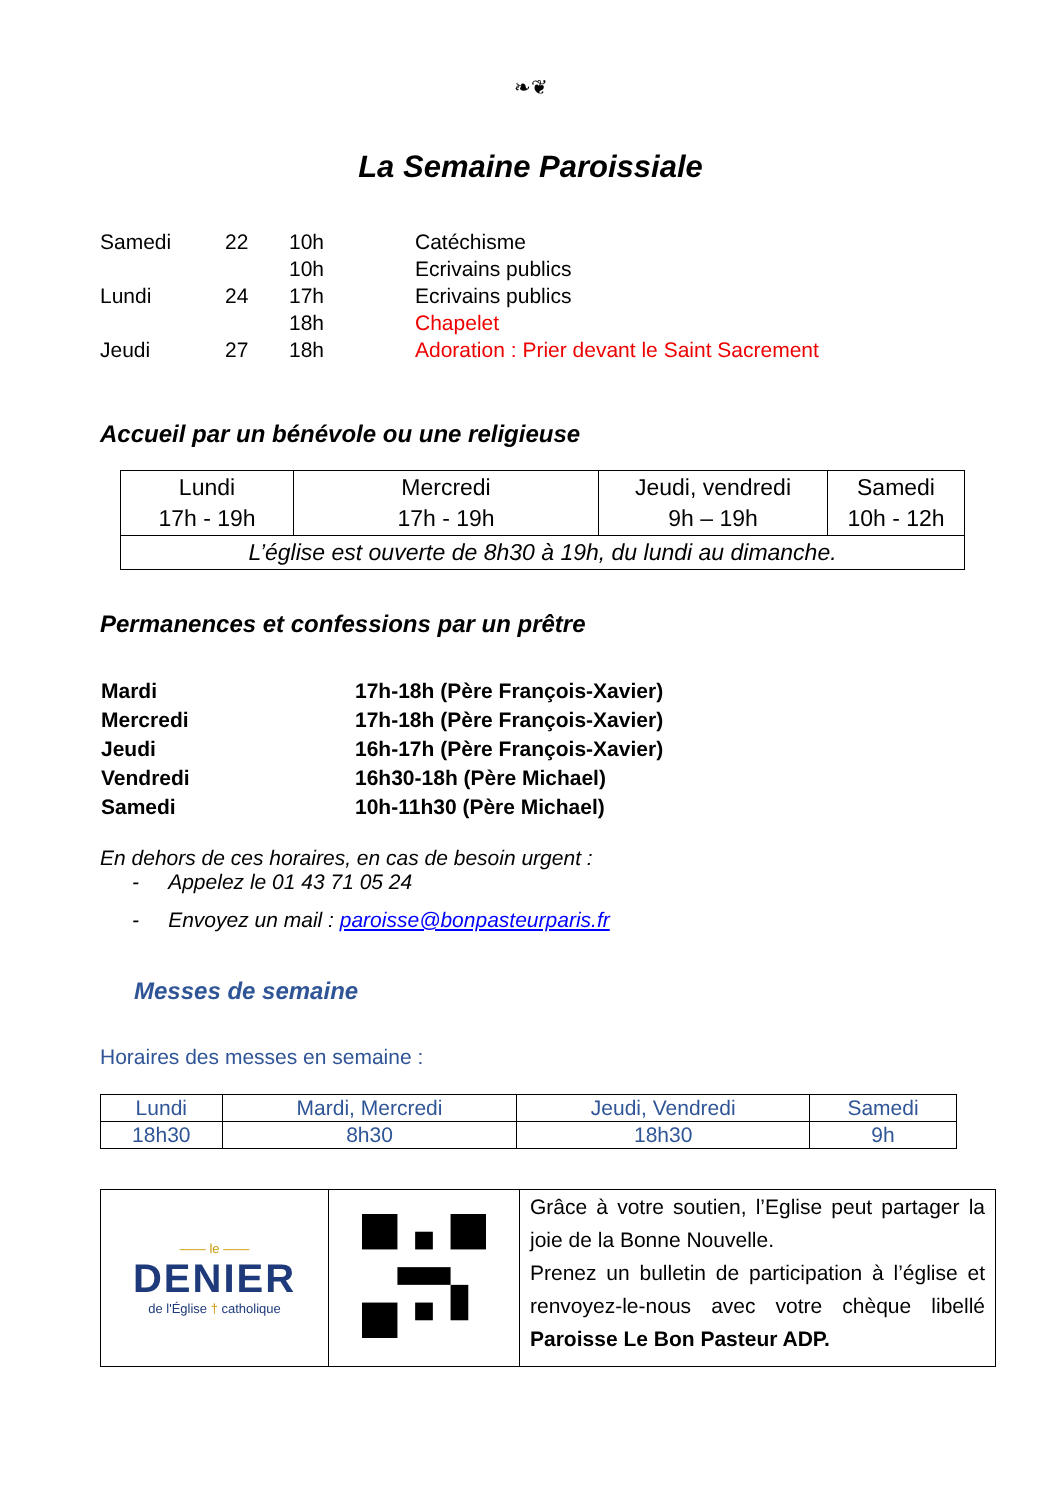❧❦
La Semaine Paroissiale
| Samedi | 22 | 10h | Catéchisme |
| | | 10h | Ecrivains publics |
| Lundi | 24 | 17h | Ecrivains publics |
| | | 18h | Chapelet |
| Jeudi | 27 | 18h | Adoration : Prier devant le Saint Sacrement |
Accueil par un bénévole ou une religieuse
| Lundi 17h - 19h | Mercredi 17h - 19h | Jeudi, vendredi 9h – 19h | Samedi 10h - 12h |
| L’église est ouverte de 8h30 à 19h, du lundi au dimanche. | | | |
Permanences et confessions par un prêtre
| Mardi | 17h-18h (Père François-Xavier) |
| Mercredi | 17h-18h (Père François-Xavier) |
| Jeudi | 16h-17h (Père François-Xavier) |
| Vendredi | 16h30-18h (Père Michael) |
| Samedi | 10h-11h30 (Père Michael) |
En dehors de ces horaires, en cas de besoin urgent :
- Appelez le 01 43 71 05 24
- Envoyez un mail : paroisse@bonpasteurparis.fr
Messes de semaine
Horaires des messes en semaine :
| Lundi | Mardi, Mercredi | Jeudi, Vendredi | Samedi |
| 18h30 | 8h30 | 18h30 | 9h |
| —— le —— DENIER de l'Église † catholique | | Grâce à votre soutien, l’Eglise peut partager la joie de la Bonne Nouvelle. Prenez un bulletin de participation à l’église et renvoyez-le-nous avec votre chèque libellé Paroisse Le Bon Pasteur ADP. |